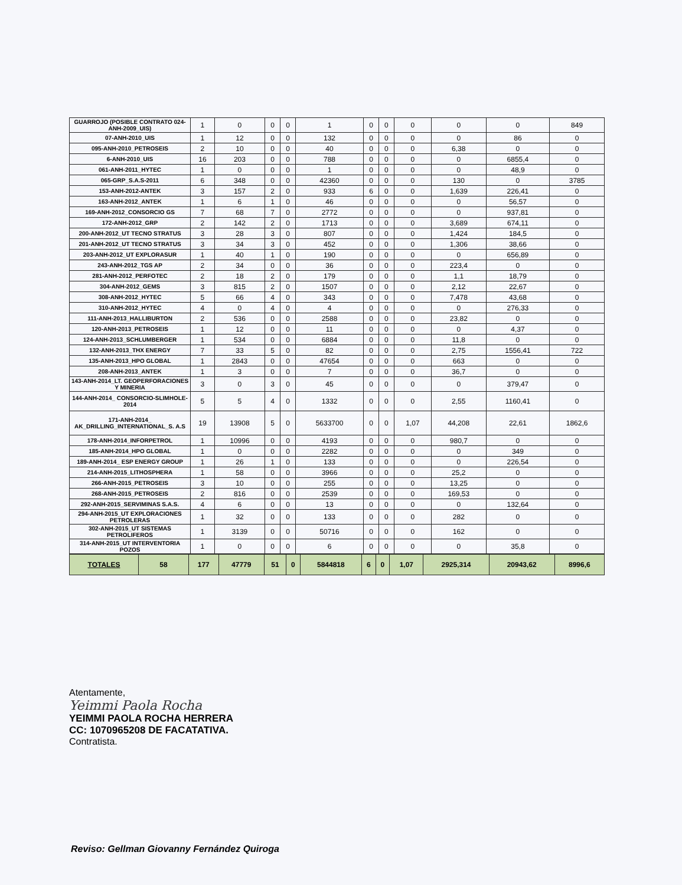| GUARROJO (POSIBLE CONTRATO 024-ANH-2009_UIS) | 1 | 0 | 0 | 0 | 1 | 0 | 0 | 0 | 0 | 0 | 849 |
| 07-ANH-2010_UIS | 1 | 12 | 0 | 0 | 132 | 0 | 0 | 0 | 0 | 86 | 0 |
| 095-ANH-2010_PETROSEIS | 2 | 10 | 0 | 0 | 40 | 0 | 0 | 0 | 6,38 | 0 | 0 |
| 6-ANH-2010_UIS | 16 | 203 | 0 | 0 | 788 | 0 | 0 | 0 | 0 | 6855,4 | 0 |
| 061-ANH-2011_HYTEC | 1 | 0 | 0 | 0 | 1 | 0 | 0 | 0 | 0 | 48,9 | 0 |
| 065-GRP_S.A.S-2011 | 6 | 348 | 0 | 0 | 42360 | 0 | 0 | 0 | 130 | 0 | 3785 |
| 153-ANH-2012-ANTEK | 3 | 157 | 2 | 0 | 933 | 6 | 0 | 0 | 1,639 | 226,41 | 0 |
| 163-ANH-2012_ANTEK | 1 | 6 | 1 | 0 | 46 | 0 | 0 | 0 | 0 | 56,57 | 0 |
| 169-ANH-2012_CONSORCIO GS | 7 | 68 | 7 | 0 | 2772 | 0 | 0 | 0 | 0 | 937,81 | 0 |
| 172-ANH-2012_GRP | 2 | 142 | 2 | 0 | 1713 | 0 | 0 | 0 | 3,689 | 674,11 | 0 |
| 200-ANH-2012_UT TECNO STRATUS | 3 | 28 | 3 | 0 | 807 | 0 | 0 | 0 | 1,424 | 184,5 | 0 |
| 201-ANH-2012_UT TECNO STRATUS | 3 | 34 | 3 | 0 | 452 | 0 | 0 | 0 | 1,306 | 38,66 | 0 |
| 203-ANH-2012_UT EXPLORASUR | 1 | 40 | 1 | 0 | 190 | 0 | 0 | 0 | 0 | 656,89 | 0 |
| 243-ANH-2012_TGS AP | 2 | 34 | 0 | 0 | 36 | 0 | 0 | 0 | 223,4 | 0 | 0 |
| 281-ANH-2012_PERFOTEC | 2 | 18 | 2 | 0 | 179 | 0 | 0 | 0 | 1,1 | 18,79 | 0 |
| 304-ANH-2012_GEMS | 3 | 815 | 2 | 0 | 1507 | 0 | 0 | 0 | 2,12 | 22,67 | 0 |
| 308-ANH-2012_HYTEC | 5 | 66 | 4 | 0 | 343 | 0 | 0 | 0 | 7,478 | 43,68 | 0 |
| 310-ANH-2012_HYTEC | 4 | 0 | 4 | 0 | 4 | 0 | 0 | 0 | 0 | 276,33 | 0 |
| 111-ANH-2013_HALLIBURTON | 2 | 536 | 0 | 0 | 2588 | 0 | 0 | 0 | 23,82 | 0 | 0 |
| 120-ANH-2013_PETROSEIS | 1 | 12 | 0 | 0 | 11 | 0 | 0 | 0 | 0 | 4,37 | 0 |
| 124-ANH-2013_SCHLUMBERGER | 1 | 534 | 0 | 0 | 6884 | 0 | 0 | 0 | 11,8 | 0 | 0 |
| 132-ANH-2013_THX ENERGY | 7 | 33 | 5 | 0 | 82 | 0 | 0 | 0 | 2,75 | 1556,41 | 722 |
| 135-ANH-2013_HPO GLOBAL | 1 | 2843 | 0 | 0 | 47654 | 0 | 0 | 0 | 663 | 0 | 0 |
| 208-ANH-2013_ANTEK | 1 | 3 | 0 | 0 | 7 | 0 | 0 | 0 | 36,7 | 0 | 0 |
| 143-ANH-2014_LT. GEOPERFORACIONES Y MINERIA | 3 | 0 | 3 | 0 | 45 | 0 | 0 | 0 | 0 | 379,47 | 0 |
| 144-ANH-2014_ CONSORCIO-SLIMHOLE-2014 | 5 | 5 | 4 | 0 | 1332 | 0 | 0 | 0 | 2,55 | 1160,41 | 0 |
| 171-ANH-2014_ AK_DRILLING_INTERNATIONAL_S. A.S | 19 | 13908 | 5 | 0 | 5633700 | 0 | 0 | 1,07 | 44,208 | 22,61 | 1862,6 |
| 178-ANH-2014_INFORPETROL | 1 | 10996 | 0 | 0 | 4193 | 0 | 0 | 0 | 980,7 | 0 | 0 |
| 185-ANH-2014_HPO GLOBAL | 1 | 0 | 0 | 0 | 2282 | 0 | 0 | 0 | 0 | 349 | 0 |
| 189-ANH-2014_ ESP ENERGY GROUP | 1 | 26 | 1 | 0 | 133 | 0 | 0 | 0 | 0 | 226,54 | 0 |
| 214-ANH-2015_LITHOSPHERA | 1 | 58 | 0 | 0 | 3966 | 0 | 0 | 0 | 25,2 | 0 | 0 |
| 266-ANH-2015_PETROSEIS | 3 | 10 | 0 | 0 | 255 | 0 | 0 | 0 | 13,25 | 0 | 0 |
| 268-ANH-2015_PETROSEIS | 2 | 816 | 0 | 0 | 2539 | 0 | 0 | 0 | 169,53 | 0 | 0 |
| 292-ANH-2015_SERVIMINAS S.A.S. | 4 | 6 | 0 | 0 | 13 | 0 | 0 | 0 | 0 | 132,64 | 0 |
| 294-ANH-2015_UT EXPLORACIONES PETROLERAS | 1 | 32 | 0 | 0 | 133 | 0 | 0 | 0 | 282 | 0 | 0 |
| 302-ANH-2015_UT SISTEMAS PETROLIFEROS | 1 | 3139 | 0 | 0 | 50716 | 0 | 0 | 0 | 162 | 0 | 0 |
| 314-ANH-2015_UT INTERVENTORIA POZOS | 1 | 0 | 0 | 0 | 6 | 0 | 0 | 0 | 0 | 35,8 | 0 |
| TOTALES | 58 | 177 | 47779 | 51 | 0 | 5844818 | 6 | 0 | 1,07 | 2925,314 | 20943,62 | 8996,6 |
Atentamente,
Yeimmi Paola Rocha
YEIMMI PAOLA ROCHA HERRERA
CC: 1070965208 DE FACATATIVA.
Contratista.
Reviso: Gellman Giovanny Fernández Quiroga